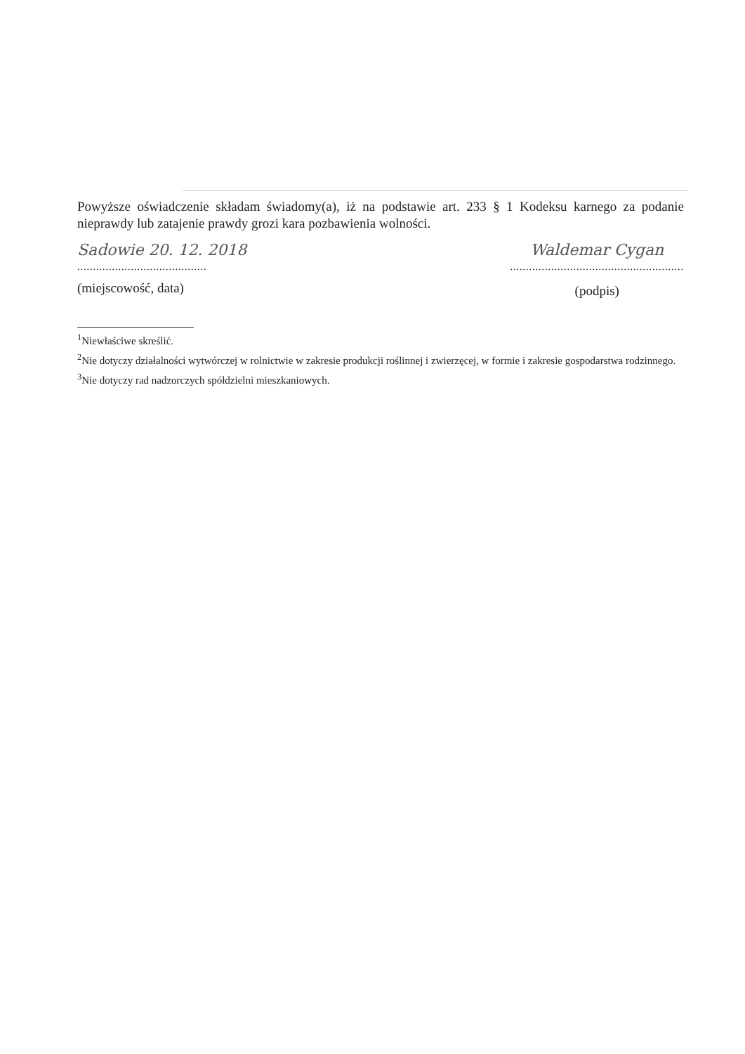Powyższe oświadczenie składam świadomy(a), iż na podstawie art. 233 § 1 Kodeksu karnego za podanie nieprawdy lub zatajenie prawdy grozi kara pozbawienia wolności.
Sadowie 20. 12. 2018
.........................................
(miejscowość, data)
Waldemar Cygan
.......................................................
(podpis)
<sup>1</sup> Niewłaściwe skreślić.
<sup>2</sup> Nie dotyczy działalności wytwórczej w rolnictwie w zakresie produkcji roślinnej i zwierzęcej, w formie i zakresie gospodarstwa rodzinnego.
<sup>3</sup> Nie dotyczy rad nadzorczych spółdzielni mieszkaniowych.